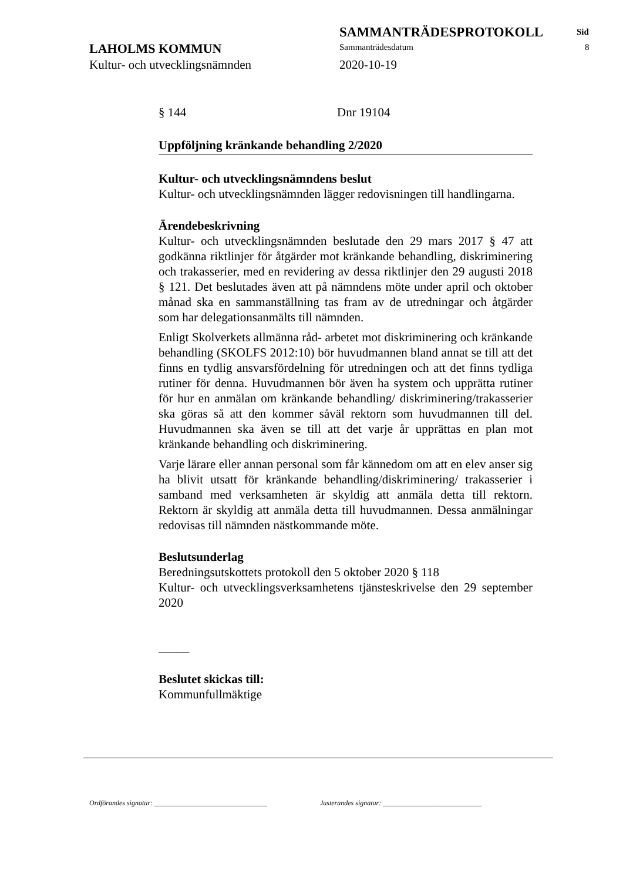SAMMANTRÄDESPROTOKOLL Sid
LAHOLMS KOMMUN Sammanträdesdatum 8
Kultur- och utvecklingsnämnden 2020-10-19
§ 144 Dnr 19104
Uppföljning kränkande behandling 2/2020
Kultur- och utvecklingsnämndens beslut
Kultur- och utvecklingsnämnden lägger redovisningen till handlingarna.
Ärendebeskrivning
Kultur- och utvecklingsnämnden beslutade den 29 mars 2017 § 47 att godkänna riktlinjer för åtgärder mot kränkande behandling, diskriminering och trakasserier, med en revidering av dessa riktlinjer den 29 augusti 2018 § 121. Det beslutades även att på nämndens möte under april och oktober månad ska en sammanställning tas fram av de utredningar och åtgärder som har delegationsanmälts till nämnden.
Enligt Skolverkets allmänna råd- arbetet mot diskriminering och kränkande behandling (SKOLFS 2012:10) bör huvudmannen bland annat se till att det finns en tydlig ansvarsfördelning för utredningen och att det finns tydliga rutiner för denna. Huvudmannen bör även ha system och upprätta rutiner för hur en anmälan om kränkande behandling/ diskriminering/trakasserier ska göras så att den kommer såväl rektorn som huvudmannen till del. Huvudmannen ska även se till att det varje år upprättas en plan mot kränkande behandling och diskriminering.
Varje lärare eller annan personal som får kännedom om att en elev anser sig ha blivit utsatt för kränkande behandling/diskriminering/ trakasserier i samband med verksamheten är skyldig att anmäla detta till rektorn. Rektorn är skyldig att anmäla detta till huvudmannen. Dessa anmälningar redovisas till nämnden nästkommande möte.
Beslutsunderlag
Beredningsutskottets protokoll den 5 oktober 2020 § 118
Kultur- och utvecklingsverksamhetens tjänsteskrivelse den 29 september 2020
_____
Beslutet skickas till:
Kommunfullmäktige
Ordförandes signatur: ________________________________ Justerandes signatur: ____________________________